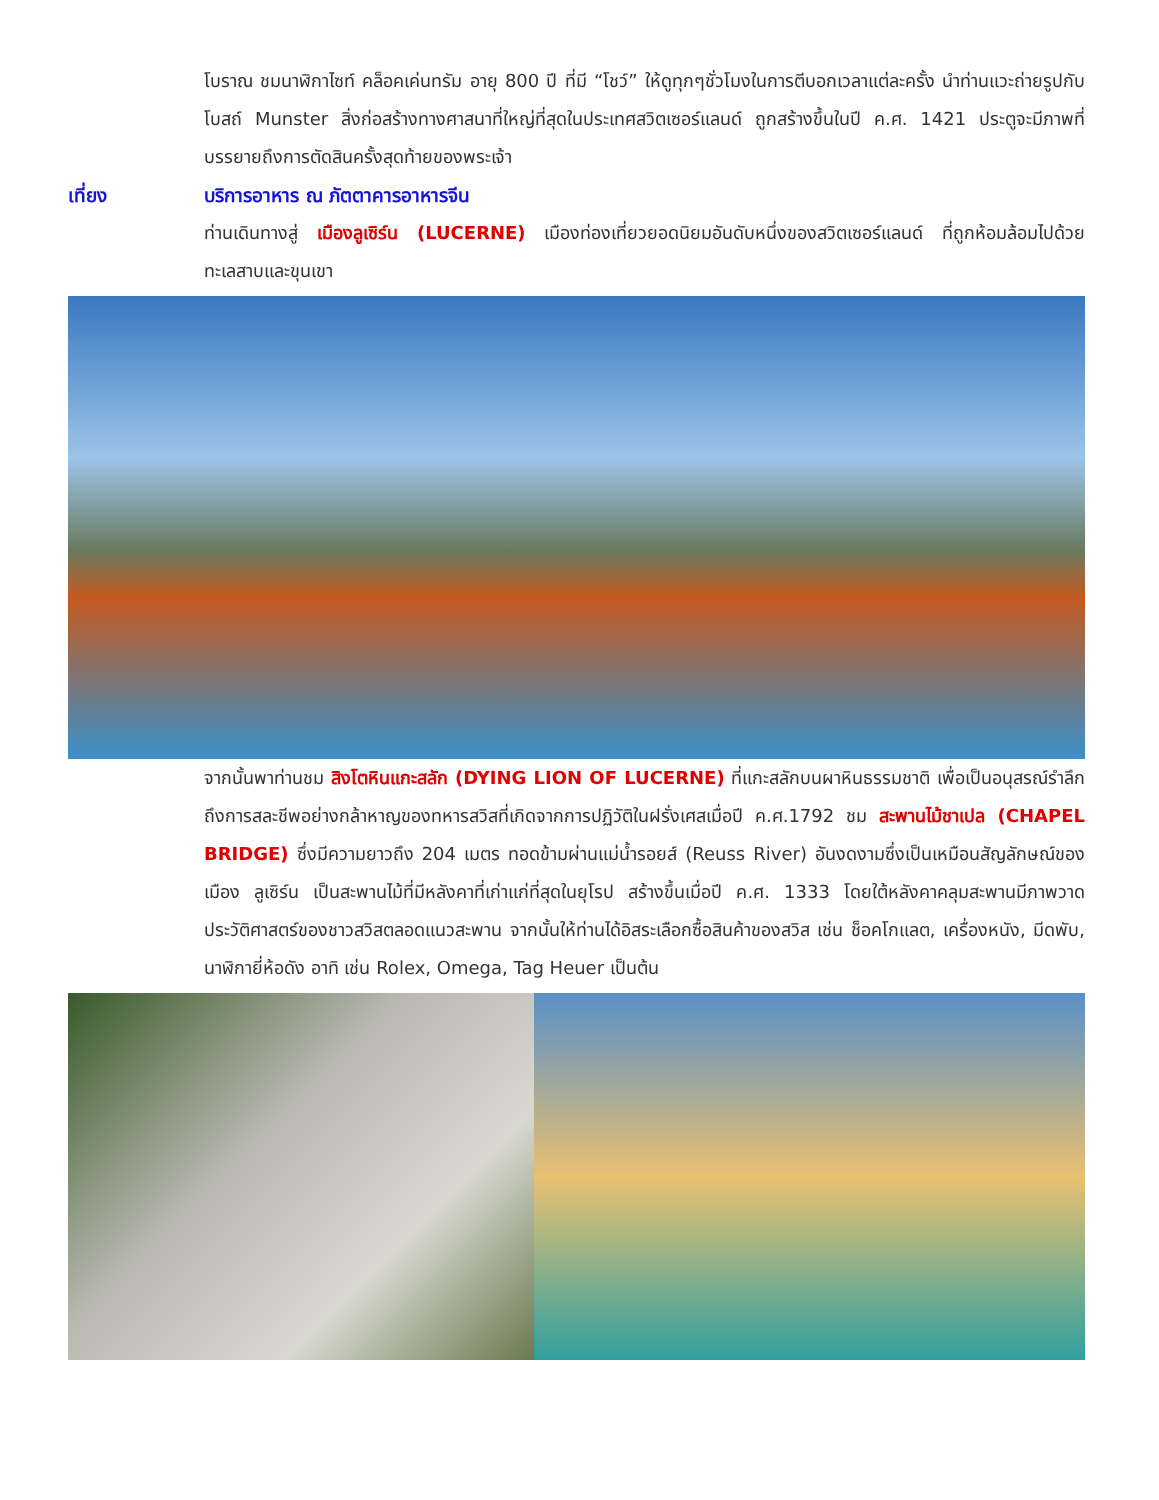โบราณ ชมนาฬิกาไซท์ คล็อคเค่นทรัม อายุ 800 ปี ที่มี “โชว์” ให้ดูทุกๆชั่วโมงในการตีบอกเวลาแต่ละครั้ง นำท่านแวะถ่ายรูปกับโบสถ์ Munster สิ่งก่อสร้างทางศาสนาที่ใหญ่ที่สุดในประเทศสวิตเซอร์แลนด์ ถูกสร้างขึ้นในปี ค.ศ. 1421 ประตูจะมีภาพที่บรรยายถึงการตัดสินครั้งสุดท้ายของพระเจ้า
เที่ยง บริการอาหาร ณ ภัตตาคารอาหารจีน
ท่านเดินทางสู่ เมืองลูเซิร์น (LUCERNE) เมืองท่องเที่ยวยอดนิยมอันดับหนึ่งของสวิตเซอร์แลนด์ ที่ถูกห้อมล้อมไปด้วยทะเลสาบและขุนเขา
จากนั้นพาท่านชม สิงโตหินแกะสลัก (DYING LION OF LUCERNE) ที่แกะสลักบนผาหินธรรมชาติ เพื่อเป็นอนุสรณ์รำลึกถึงการสละชีพอย่างกล้าหาญของทหารสวิสที่เกิดจากการปฏิวัติในฝรั่งเศสเมื่อปี ค.ศ.1792 ชม สะพานไม้ชาเปล (CHAPEL BRIDGE) ซึ่งมีความยาวถึง 204 เมตร ทอดข้ามผ่านแม่น้ำรอยส์ (Reuss River) อันงดงามซึ่งเป็นเหมือนสัญลักษณ์ของเมือง ลูเซิร์น เป็นสะพานไม้ที่มีหลังคาที่เก่าแก่ที่สุดในยุโรป สร้างขึ้นเมื่อปี ค.ศ. 1333 โดยใต้หลังคาคลุมสะพานมีภาพวาดประวัติศาสตร์ของชาวสวิสตลอดแนวสะพาน จากนั้นให้ท่านได้อิสระเลือกซื้อสินค้าของสวิส เช่น ช็อคโกแลต, เครื่องหนัง, มีดพับ, นาฬิกายี่ห้อดัง อาทิ เช่น Rolex, Omega, Tag Heuer เป็นต้น